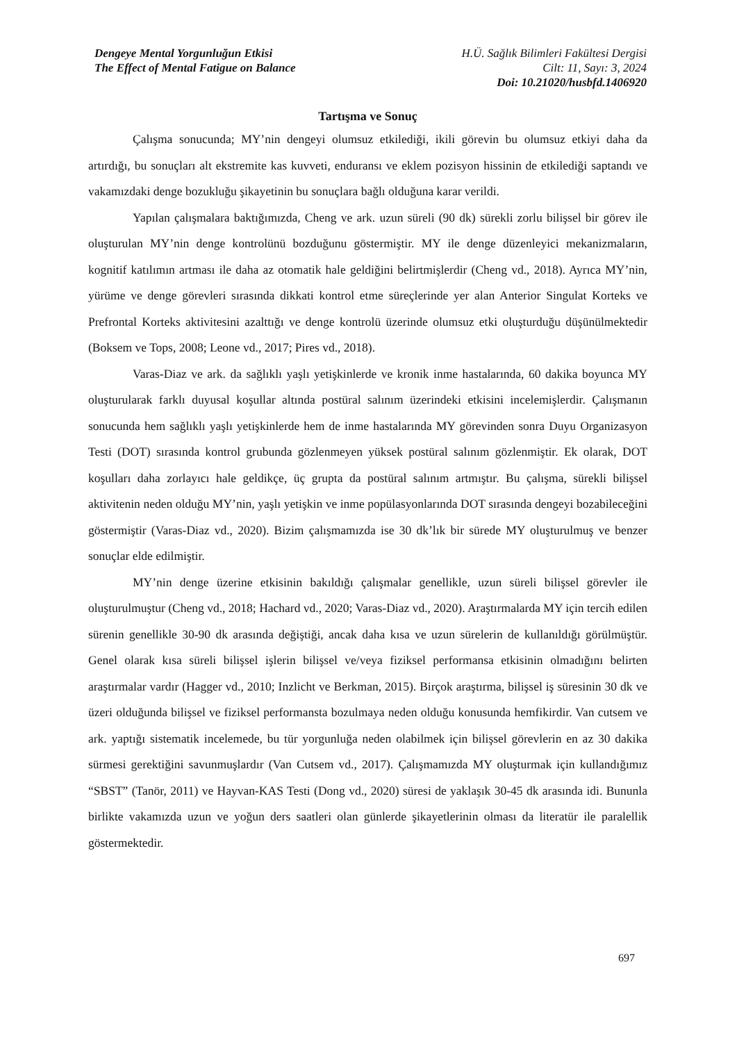Dengeye Mental Yorgunluğun Etkisi
The Effect of Mental Fatigue on Balance
H.Ü. Sağlık Bilimleri Fakültesi Dergisi
Cilt: 11, Sayı: 3, 2024
Doi: 10.21020/husbfd.1406920
Tartışma ve Sonuç
Çalışma sonucunda; MY’nin dengeyi olumsuz etkilediği, ikili görevin bu olumsuz etkiyi daha da artırdığı, bu sonuçları alt ekstremite kas kuvveti, enduransı ve eklem pozisyon hissinin de etkilediği saptandı ve vakamızdaki denge bozukluğu şikayetinin bu sonuçlara bağlı olduğuna karar verildi.
Yapılan çalışmalara baktığımızda, Cheng ve ark. uzun süreli (90 dk) sürekli zorlu bilişsel bir görev ile oluşturulan MY’nin denge kontrolünü bozduğunu göstermiştir. MY ile denge düzenleyici mekanizmaların, kognitif katılımın artması ile daha az otomatik hale geldiğini belirtmişlerdir (Cheng vd., 2018). Ayrıca MY’nin, yürüme ve denge görevleri sırasında dikkati kontrol etme süreçlerinde yer alan Anterior Singulat Korteks ve Prefrontal Korteks aktivitesini azalttığı ve denge kontrolü üzerinde olumsuz etki oluşturduğu düşünülmektedir (Boksem ve Tops, 2008; Leone vd., 2017; Pires vd., 2018).
Varas-Diaz ve ark. da sağlıklı yaşlı yetişkinlerde ve kronik inme hastalarında, 60 dakika boyunca MY oluşturularak farklı duyusal koşullar altında postüral salınım üzerindeki etkisini incelemişlerdir. Çalışmanın sonucunda hem sağlıklı yaşlı yetişkinlerde hem de inme hastalarında MY görevinden sonra Duyu Organizasyon Testi (DOT) sırasında kontrol grubunda gözlenmeyen yüksek postüral salınım gözlenmiştir. Ek olarak, DOT koşulları daha zorlayıcı hale geldikçe, üç grupta da postüral salınım artmıştır. Bu çalışma, sürekli bilişsel aktivitenin neden olduğu MY’nin, yaşlı yetişkin ve inme popülasyonlarında DOT sırasında dengeyi bozabileceğini göstermiştir (Varas-Diaz vd., 2020). Bizim çalışmamızda ise 30 dk’lık bir sürede MY oluşturulmuş ve benzer sonuçlar elde edilmiştir.
MY’nin denge üzerine etkisinin bakıldığı çalışmalar genellikle, uzun süreli bilişsel görevler ile oluşturulmuştur (Cheng vd., 2018; Hachard vd., 2020; Varas-Diaz vd., 2020). Araştırmalarda MY için tercih edilen sürenin genellikle 30-90 dk arasında değiştiği, ancak daha kısa ve uzun sürelerin de kullanıldığı görülmüştür. Genel olarak kısa süreli bilişsel işlerin bilişsel ve/veya fiziksel performansa etkisinin olmadığını belirten araştırmalar vardır (Hagger vd., 2010; Inzlicht ve Berkman, 2015). Birçok araştırma, bilişsel iş süresinin 30 dk ve üzeri olduğunda bilişsel ve fiziksel performansta bozulmaya neden olduğu konusunda hemfikirdir. Van cutsem ve ark. yaptığı sistematik incelemede, bu tür yorgunluğa neden olabilmek için bilişsel görevlerin en az 30 dakika sürmesi gerektiğini savunmuşlardır (Van Cutsem vd., 2017). Çalışmamızda MY oluşturmak için kullandığımız “SBST” (Tanör, 2011) ve Hayvan-KAS Testi (Dong vd., 2020) süresi de yaklaşık 30-45 dk arasında idi. Bununla birlikte vakamızda uzun ve yoğun ders saatleri olan günlerde şikayetlerinin olması da literatür ile paralellik göstermektedir.
697